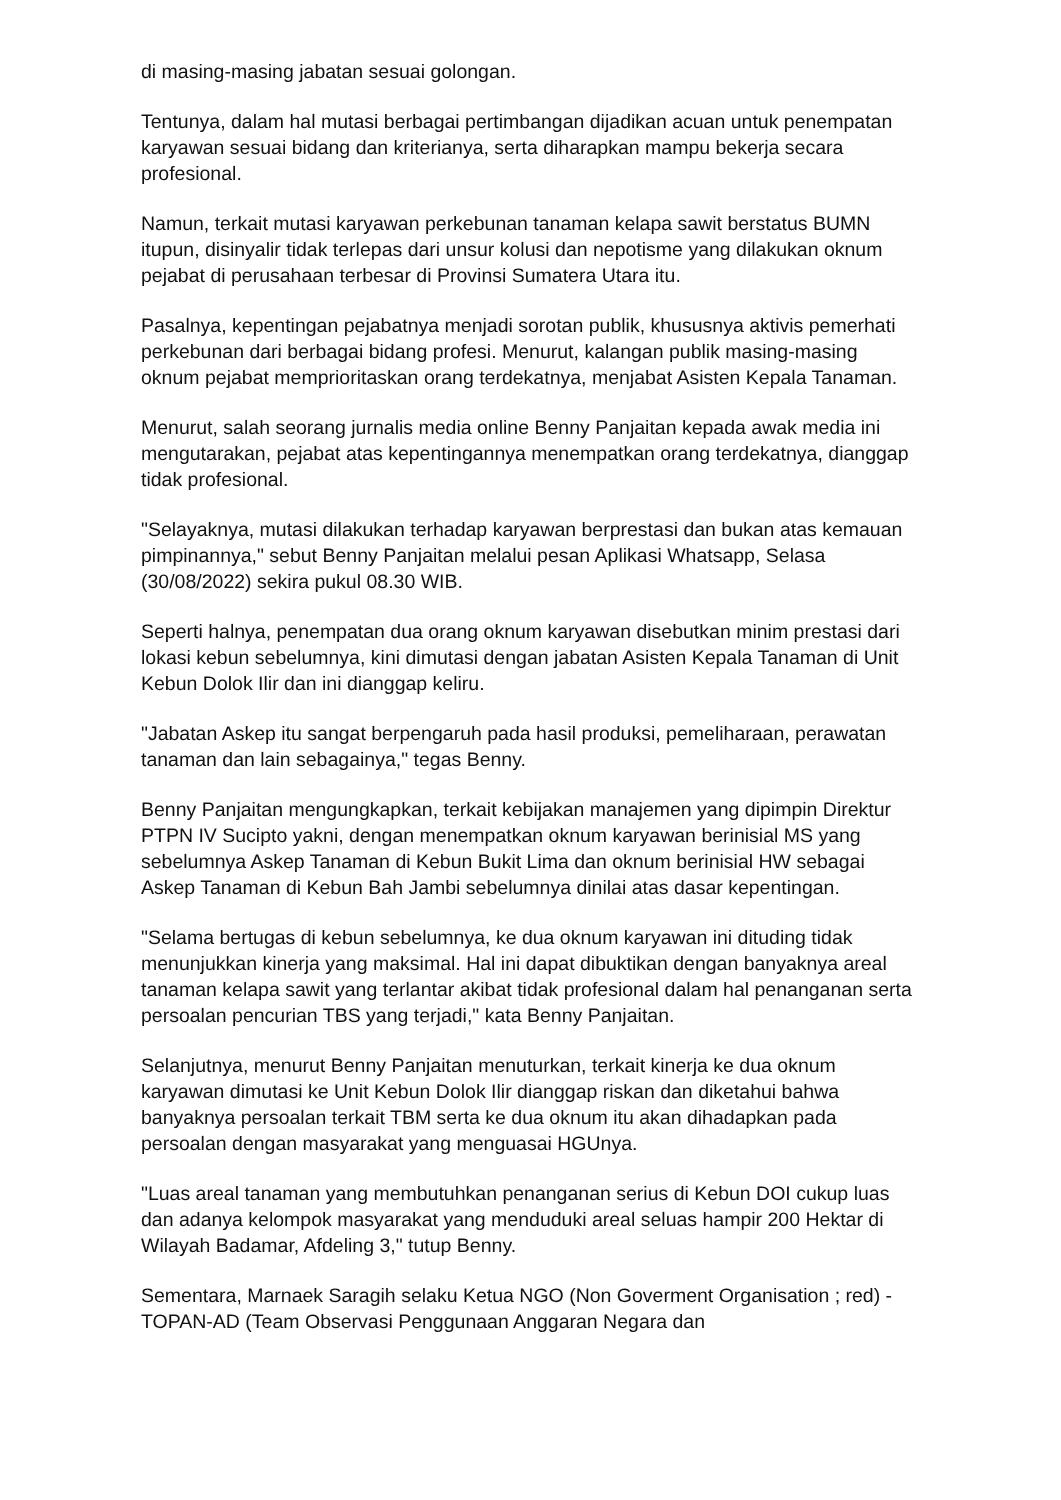di masing-masing jabatan sesuai golongan.
Tentunya, dalam hal mutasi berbagai pertimbangan dijadikan acuan untuk penempatan karyawan sesuai bidang dan kriterianya, serta diharapkan mampu bekerja secara profesional.
Namun, terkait mutasi karyawan perkebunan tanaman kelapa sawit berstatus BUMN itupun, disinyalir tidak terlepas dari unsur kolusi dan nepotisme yang dilakukan oknum pejabat di perusahaan terbesar di Provinsi Sumatera Utara itu.
Pasalnya, kepentingan pejabatnya menjadi sorotan publik, khususnya aktivis pemerhati perkebunan dari berbagai bidang profesi. Menurut, kalangan publik masing-masing oknum pejabat memprioritaskan orang terdekatnya, menjabat Asisten Kepala Tanaman.
Menurut, salah seorang jurnalis media online Benny Panjaitan kepada awak media ini mengutarakan, pejabat atas kepentingannya menempatkan orang terdekatnya, dianggap tidak profesional.
"Selayaknya, mutasi dilakukan terhadap karyawan berprestasi dan bukan atas kemauan pimpinannya," sebut Benny Panjaitan melalui pesan Aplikasi Whatsapp, Selasa (30/08/2022) sekira pukul 08.30 WIB.
Seperti halnya, penempatan dua orang oknum karyawan disebutkan minim prestasi dari lokasi kebun sebelumnya, kini dimutasi dengan jabatan Asisten Kepala Tanaman di Unit Kebun Dolok Ilir dan ini dianggap keliru.
"Jabatan Askep itu sangat berpengaruh pada hasil produksi, pemeliharaan, perawatan tanaman dan lain sebagainya," tegas Benny.
Benny Panjaitan mengungkapkan, terkait kebijakan manajemen yang dipimpin Direktur PTPN IV Sucipto yakni, dengan menempatkan oknum karyawan berinisial MS yang sebelumnya Askep Tanaman di Kebun Bukit Lima dan oknum berinisial HW sebagai Askep Tanaman di Kebun Bah Jambi sebelumnya dinilai atas dasar kepentingan.
"Selama bertugas di kebun sebelumnya, ke dua oknum karyawan ini dituding tidak menunjukkan kinerja yang maksimal. Hal ini dapat dibuktikan dengan banyaknya areal tanaman kelapa sawit yang terlantar akibat tidak profesional dalam hal penanganan serta persoalan pencurian TBS yang terjadi," kata Benny Panjaitan.
Selanjutnya, menurut Benny Panjaitan menuturkan, terkait kinerja ke dua oknum karyawan dimutasi ke Unit Kebun Dolok Ilir dianggap riskan dan diketahui bahwa banyaknya persoalan terkait TBM serta ke dua oknum itu akan dihadapkan pada persoalan dengan masyarakat yang menguasai HGUnya.
"Luas areal tanaman yang membutuhkan penanganan serius di Kebun DOI cukup luas dan adanya kelompok masyarakat yang menduduki areal seluas hampir 200 Hektar di Wilayah Badamar, Afdeling 3," tutup Benny.
Sementara, Marnaek Saragih selaku Ketua NGO (Non Goverment Organisation ; red) - TOPAN-AD (Team Observasi Penggunaan Anggaran Negara dan